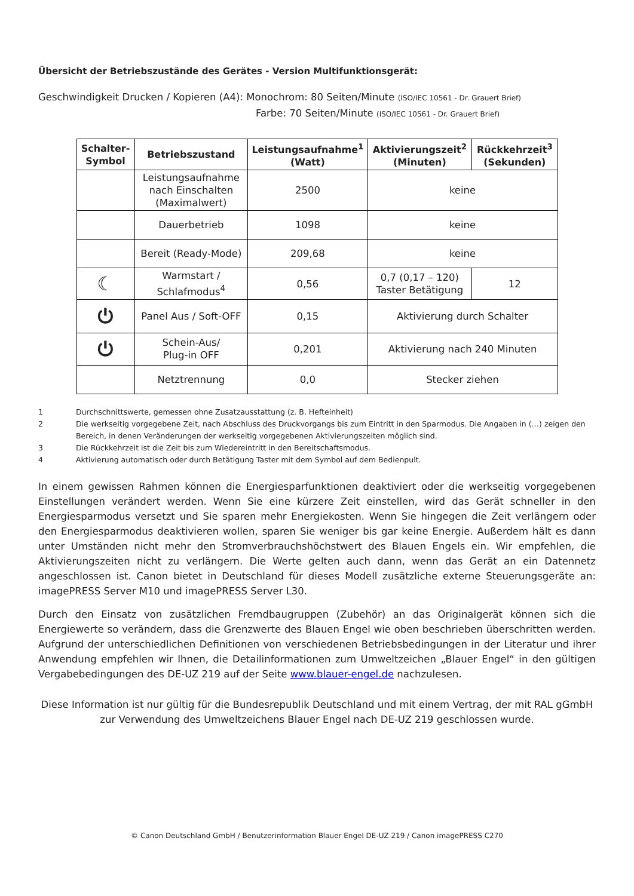Übersicht der Betriebszustände des Gerätes - Version Multifunktionsgerät:
Geschwindigkeit Drucken / Kopieren (A4): Monochrom: 80 Seiten/Minute (ISO/IEC 10561 - Dr. Grauert Brief)
Farbe: 70 Seiten/Minute (ISO/IEC 10561 - Dr. Grauert Brief)
| Schalter-Symbol | Betriebszustand | Leistungsaufnahme<sup>1</sup> (Watt) | Aktivierungszeit<sup>2</sup> (Minuten) | Rückkehrzeit<sup>3</sup> (Sekunden) |
| --- | --- | --- | --- | --- |
| | Leistungsaufnahme nach Einschalten (Maximalwert) | 2500 | keine | |
| | Dauerbetrieb | 1098 | keine | |
| | Bereit (Ready-Mode) | 209,68 | keine | |
| ☾ | Warmstart / Schlafmodus<sup>4</sup> | 0,56 | 0,7 (0,17 – 120) Taster Betätigung | 12 |
| ⏻ | Panel Aus / Soft-OFF | 0,15 | Aktivierung durch Schalter | |
| ⏻ | Schein-Aus/ Plug-in OFF | 0,201 | Aktivierung nach 240 Minuten | |
| | Netztrennung | 0,0 | Stecker ziehen | |
1 Durchschnittswerte, gemessen ohne Zusatzausstattung (z. B. Hefteinheit)
2 Die werkseitig vorgegebene Zeit, nach Abschluss des Druckvorgangs bis zum Eintritt in den Sparmodus. Die Angaben in (…) zeigen den Bereich, in denen Veränderungen der werkseitig vorgegebenen Aktivierungszeiten möglich sind.
3 Die Rückkehrzeit ist die Zeit bis zum Wiedereintritt in den Bereitschaftsmodus.
4 Aktivierung automatisch oder durch Betätigung Taster mit dem Symbol auf dem Bedienpult.
In einem gewissen Rahmen können die Energiesparfunktionen deaktiviert oder die werkseitig vorgegebenen Einstellungen verändert werden. Wenn Sie eine kürzere Zeit einstellen, wird das Gerät schneller in den Energiesparmodus versetzt und Sie sparen mehr Energiekosten. Wenn Sie hingegen die Zeit verlängern oder den Energiesparmodus deaktivieren wollen, sparen Sie weniger bis gar keine Energie. Außerdem hält es dann unter Umständen nicht mehr den Stromverbrauchshöchstwert des Blauen Engels ein. Wir empfehlen, die Aktivierungszeiten nicht zu verlängern. Die Werte gelten auch dann, wenn das Gerät an ein Datennetz angeschlossen ist. Canon bietet in Deutschland für dieses Modell zusätzliche externe Steuerungsgeräte an: imagePRESS Server M10 und imagePRESS Server L30.
Durch den Einsatz von zusätzlichen Fremdbaugruppen (Zubehör) an das Originalgerät können sich die Energiewerte so verändern, dass die Grenzwerte des Blauen Engel wie oben beschrieben überschritten werden. Aufgrund der unterschiedlichen Definitionen von verschiedenen Betriebsbedingungen in der Literatur und ihrer Anwendung empfehlen wir Ihnen, die Detailinformationen zum Umweltzeichen „Blauer Engel“ in den gültigen Vergabebedingungen des DE-UZ 219 auf der Seite www.blauer-engel.de nachzulesen.
Diese Information ist nur gültig für die Bundesrepublik Deutschland und mit einem Vertrag, der mit RAL gGmbH zur Verwendung des Umweltzeichens Blauer Engel nach DE-UZ 219 geschlossen wurde.
© Canon Deutschland GmbH / Benutzerinformation Blauer Engel DE-UZ 219 / Canon imagePRESS C270